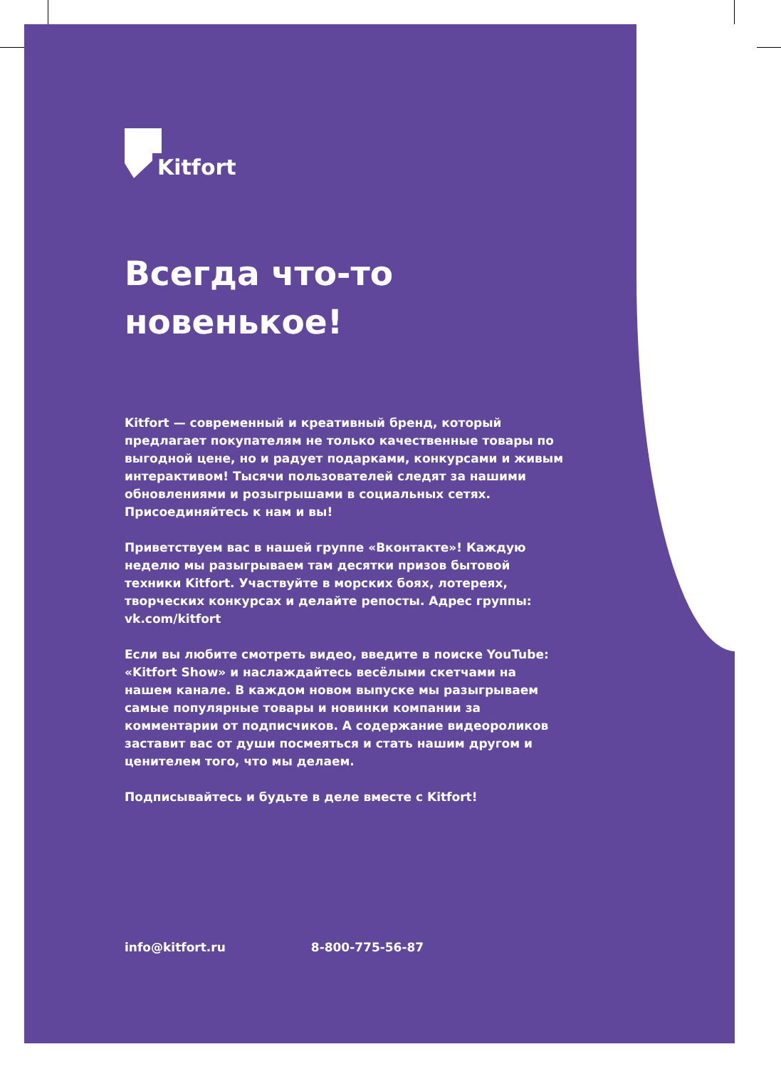Kitfort
Всегда что-то новенькое!
Kitfort — современный и креативный бренд, который предлагает покупателям не только качественные товары по выгодной цене, но и радует подарками, конкурсами и живым интерактивом! Тысячи пользователей следят за нашими обновлениями и розыгрышами в социальных сетях. Присоединяйтесь к нам и вы!
Приветствуем вас в нашей группе «Вконтакте»! Каждую неделю мы разыгрываем там десятки призов бытовой техники Kitfort. Участвуйте в морских боях, лотереях, творческих конкурсах и делайте репосты. Адрес группы: vk.com/kitfort
Если вы любите смотреть видео, введите в поиске YouTube: «Kitfort Show» и наслаждайтесь весёлыми скетчами на нашем канале. В каждом новом выпуске мы разыгрываем самые популярные товары и новинки компании за комментарии от подписчиков. А содержание видеороликов заставит вас от души посмеяться и стать нашим другом и ценителем того, что мы делаем.
Подписывайтесь и будьте в деле вместе с Kitfort!
info@kitfort.ru 8-800-775-56-87